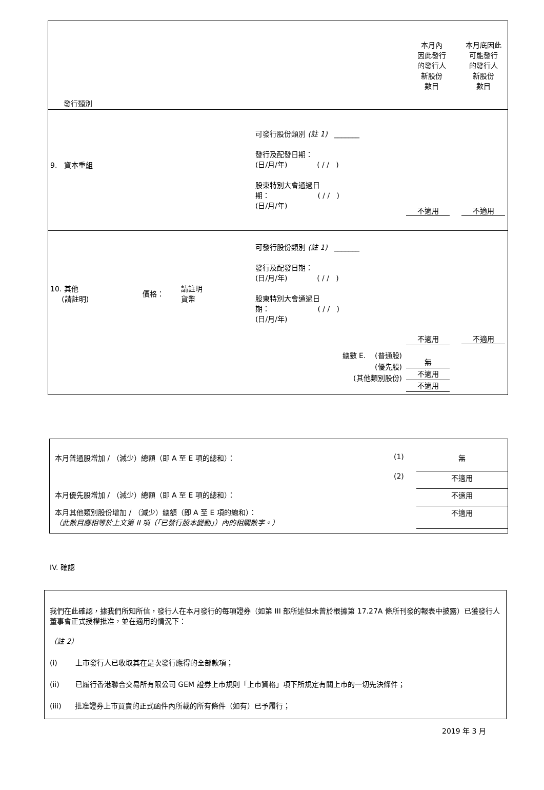| 發行類別 | 本月內 因此發行 的發行人 新股份 數目 | 本月底因此 可能發行 的發行人 新股份 數目 |
| 9. 資本重組 可發行股份類別 (註 1) _______ 發行及配發日期： (日/月/年) ( / / ) 股東特別大會通過日 期： ( / / ) (日/月/年) | 不適用 | 不適用 |
| 10. 其他 (請註明) 價格： 請註明 貨幣 可發行股份類別 (註 1) _______ 發行及配發日期： (日/月/年) ( / / ) 股東特別大會通過日 期： ( / / ) (日/月/年) 總數 E. (普通股) (優先股) (其他類別股份) | 不適用 無 不適用 不適用 | 不適用 |
| 本月普通股增加 / （減少）總額（即 A 至 E 項的總和）： | (1) | 無 |
| | (2) | 不適用 |
| 本月優先股增加 / （減少）總額（即 A 至 E 項的總和）： | | 不適用 |
| 本月其他類別股份增加 / （減少）總額（即 A 至 E 項的總和）： （此數目應相等於上文第 II 項（「已發行股本變動」）內的相關數字。） | | 不適用 |
IV. 確認
我們在此確認，據我們所知所信，發行人在本月發行的每項證券（如第 III 部所述但未曾於根據第 17.27A 條所刊發的報表中披露）已獲發行人董事會正式授權批准，並在適用的情況下：
（註 2）
(i) 上市發行人已收取其在是次發行應得的全部款項；
(ii) 已履行香港聯合交易所有限公司 GEM 證券上市規則「上市資格」項下所規定有關上市的一切先決條件；
(iii) 批准證券上市買賣的正式函件內所載的所有條件（如有）已予履行；
2019 年 3 月